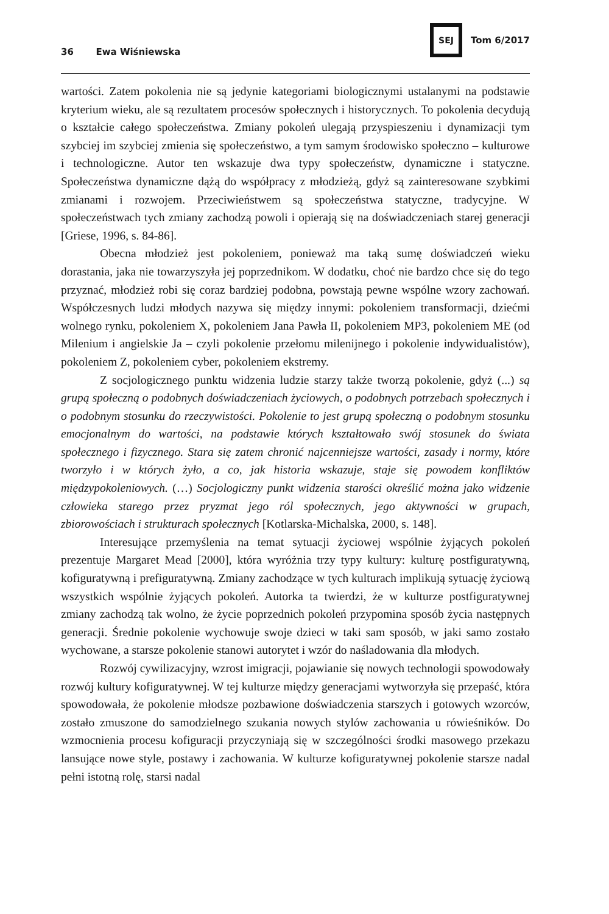36 Ewa Wiśniewska
SEJ Tom 6/2017
wartości. Zatem pokolenia nie są jedynie kategoriami biologicznymi ustalanymi na podstawie kryterium wieku, ale są rezultatem procesów społecznych i historycznych. To pokolenia decydują o kształcie całego społeczeństwa. Zmiany pokoleń ulegają przyspieszeniu i dynamizacji tym szybciej im szybciej zmienia się społeczeństwo, a tym samym środowisko społeczno – kulturowe i technologiczne. Autor ten wskazuje dwa typy społeczeństw, dynamiczne i statyczne. Społeczeństwa dynamiczne dążą do współpracy z młodzieżą, gdyż są zainteresowane szybkimi zmianami i rozwojem. Przeciwieństwem są społeczeństwa statyczne, tradycyjne. W społeczeństwach tych zmiany zachodzą powoli i opierają się na doświadczeniach starej generacji [Griese, 1996, s. 84-86].
Obecna młodzież jest pokoleniem, ponieważ ma taką sumę doświadczeń wieku dorastania, jaka nie towarzyszyła jej poprzednikom. W dodatku, choć nie bardzo chce się do tego przyznać, młodzież robi się coraz bardziej podobna, powstają pewne wspólne wzory zachowań. Współczesnych ludzi młodych nazywa się między innymi: pokoleniem transformacji, dziećmi wolnego rynku, pokoleniem X, pokoleniem Jana Pawła II, pokoleniem MP3, pokoleniem ME (od Milenium i angielskie Ja – czyli pokolenie przełomu milenijnego i pokolenie indywidualistów), pokoleniem Z, pokoleniem cyber, pokoleniem ekstremy.
Z socjologicznego punktu widzenia ludzie starzy także tworzą pokolenie, gdyż (...) są grupą społeczną o podobnych doświadczeniach życiowych, o podobnych potrzebach społecznych i o podobnym stosunku do rzeczywistości. Pokolenie to jest grupą społeczną o podobnym stosunku emocjonalnym do wartości, na podstawie których kształtowało swój stosunek do świata społecznego i fizycznego. Stara się zatem chronić najcenniejsze wartości, zasady i normy, które tworzyło i w których żyło, a co, jak historia wskazuje, staje się powodem konfliktów międzypokoleniowych. (…) Socjologiczny punkt widzenia starości określić można jako widzenie człowieka starego przez pryzmat jego ról społecznych, jego aktywności w grupach, zbiorowościach i strukturach społecznych [Kotlarska-Michalska, 2000, s. 148].
Interesujące przemyślenia na temat sytuacji życiowej wspólnie żyjących pokoleń prezentuje Margaret Mead [2000], która wyróżnia trzy typy kultury: kulturę postfiguratywną, kofiguratywną i prefiguratywną. Zmiany zachodzące w tych kulturach implikują sytuację życiową wszystkich wspólnie żyjących pokoleń. Autorka ta twierdzi, że w kulturze postfiguratywnej zmiany zachodzą tak wolno, że życie poprzednich pokoleń przypomina sposób życia następnych generacji. Średnie pokolenie wychowuje swoje dzieci w taki sam sposób, w jaki samo zostało wychowane, a starsze pokolenie stanowi autorytet i wzór do naśladowania dla młodych.
Rozwój cywilizacyjny, wzrost imigracji, pojawianie się nowych technologii spowodowały rozwój kultury kofiguratywnej. W tej kulturze między generacjami wytworzyła się przepaść, która spowodowała, że pokolenie młodsze pozbawione doświadczenia starszych i gotowych wzorców, zostało zmuszone do samodzielnego szukania nowych stylów zachowania u rówieśników. Do wzmocnienia procesu kofiguracji przyczyniają się w szczególności środki masowego przekazu lansujące nowe style, postawy i zachowania. W kulturze kofiguratywnej pokolenie starsze nadal pełni istotną rolę, starsi nadal